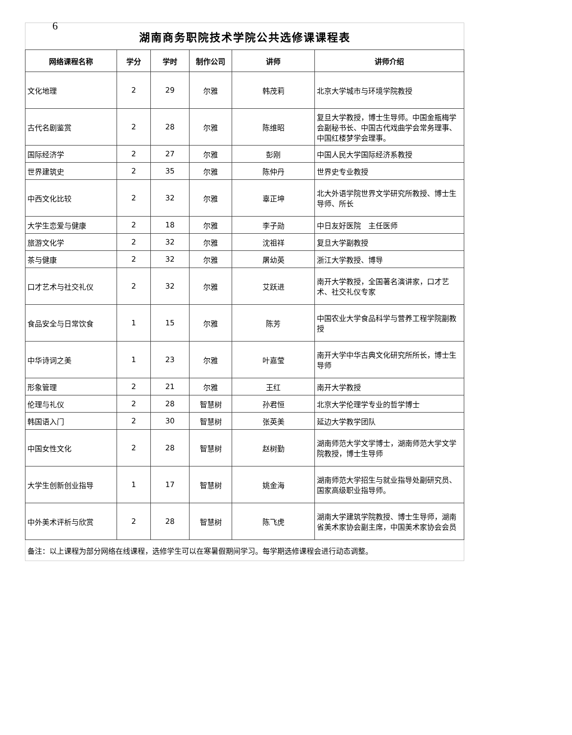6
| 湖南商务职院技术学院公共选修课课程表 | | | | | |
| 网络课程名称 | 学分 | 学时 | 制作公司 | 讲师 | 讲师介绍 |
| 文化地理 | 2 | 29 | 尔雅 | 韩茂莉 | 北京大学城市与环境学院教授 |
| 古代名剧鉴赏 | 2 | 28 | 尔雅 | 陈维昭 | 复旦大学教授，博士生导师。中国金瓶梅学会副秘书长、中国古代戏曲学会常务理事、中国红楼梦学会理事。 |
| 国际经济学 | 2 | 27 | 尔雅 | 彭刚 | 中国人民大学国际经济系教授 |
| 世界建筑史 | 2 | 35 | 尔雅 | 陈仲丹 | 世界史专业教授 |
| 中西文化比较 | 2 | 32 | 尔雅 | 辜正坤 | 北大外语学院世界文学研究所教授、博士生导师、所长 |
| 大学生恋爱与健康 | 2 | 18 | 尔雅 | 李子勋 | 中日友好医院 主任医师 |
| 旅游文化学 | 2 | 32 | 尔雅 | 沈祖祥 | 复旦大学副教授 |
| 茶与健康 | 2 | 32 | 尔雅 | 屠幼英 | 浙江大学教授、博导 |
| 口才艺术与社交礼仪 | 2 | 32 | 尔雅 | 艾跃进 | 南开大学教授，全国著名演讲家，口才艺术、社交礼仪专家 |
| 食品安全与日常饮食 | 1 | 15 | 尔雅 | 陈芳 | 中国农业大学食品科学与营养工程学院副教授 |
| 中华诗词之美 | 1 | 23 | 尔雅 | 叶嘉莹 | 南开大学中华古典文化研究所所长，博士生导师 |
| 形象管理 | 2 | 21 | 尔雅 | 王红 | 南开大学教授 |
| 伦理与礼仪 | 2 | 28 | 智慧树 | 孙君恒 | 北京大学伦理学专业的哲学博士 |
| 韩国语入门 | 2 | 30 | 智慧树 | 张英美 | 延边大学教学团队 |
| 中国女性文化 | 2 | 28 | 智慧树 | 赵树勤 | 湖南师范大学文学博士，湖南师范大学文学院教授，博士生导师 |
| 大学生创新创业指导 | 1 | 17 | 智慧树 | 姚金海 | 湖南师范大学招生与就业指导处副研究员、国家高级职业指导师。 |
| 中外美术评析与欣赏 | 2 | 28 | 智慧树 | 陈飞虎 | 湖南大学建筑学院教授、博士生导师，湖南省美术家协会副主席，中国美术家协会会员 |
| 备注：以上课程为部分网络在线课程，选修学生可以在寒暑假期间学习。每学期选修课程会进行动态调整。 | | | | | |